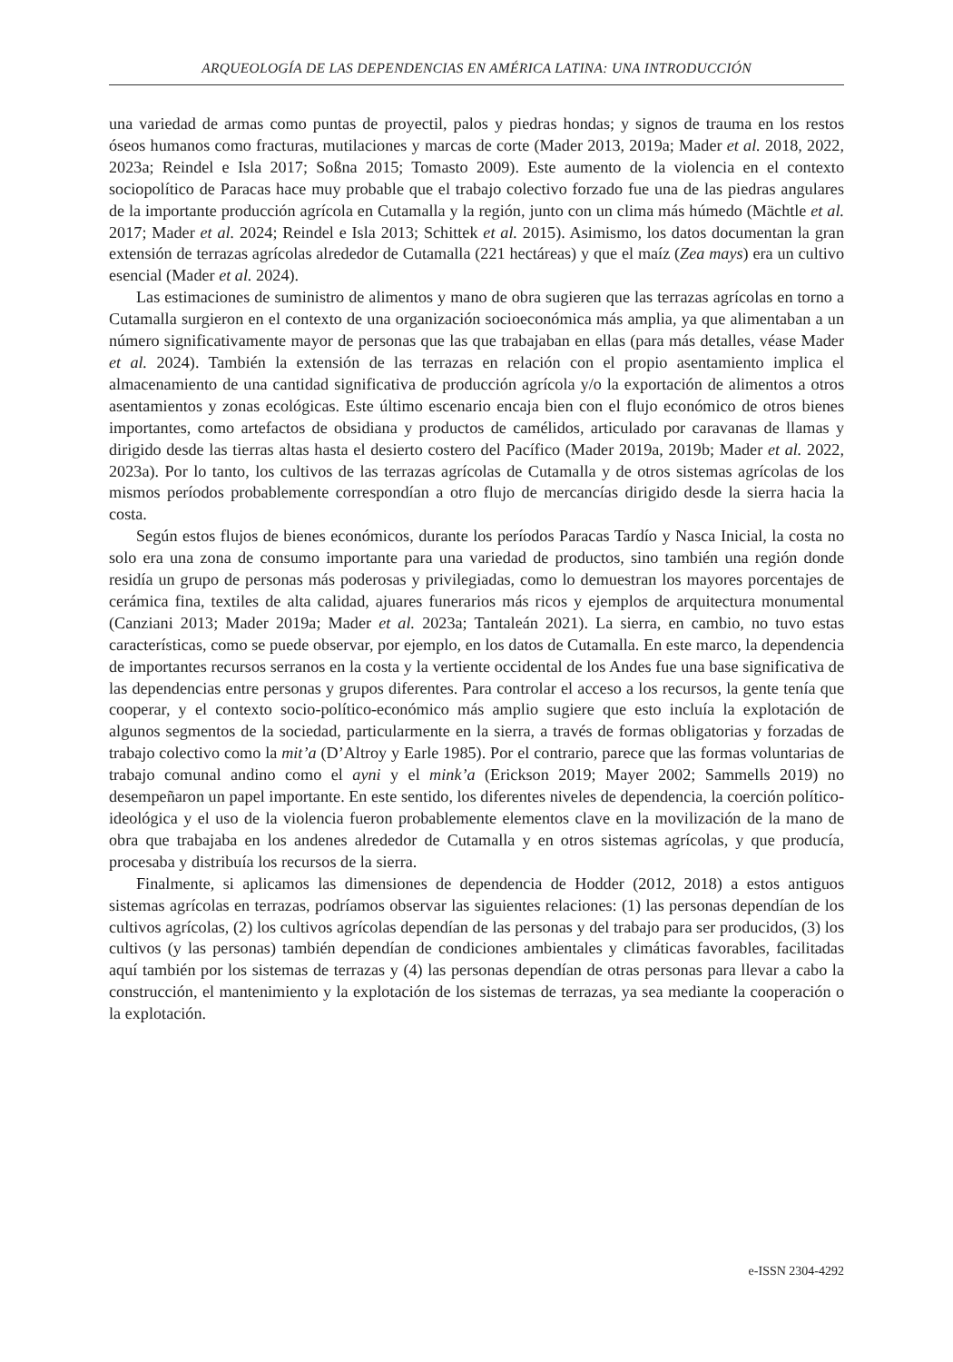ARQUEOLOGÍA DE LAS DEPENDENCIAS EN AMÉRICA LATINA: UNA INTRODUCCIÓN
una variedad de armas como puntas de proyectil, palos y piedras hondas; y signos de trauma en los restos óseos humanos como fracturas, mutilaciones y marcas de corte (Mader 2013, 2019a; Mader et al. 2018, 2022, 2023a; Reindel e Isla 2017; Soßna 2015; Tomasto 2009). Este aumento de la violencia en el contexto sociopolítico de Paracas hace muy probable que el trabajo colectivo forzado fue una de las piedras angulares de la importante producción agrícola en Cutamalla y la región, junto con un clima más húmedo (Mächtle et al. 2017; Mader et al. 2024; Reindel e Isla 2013; Schittek et al. 2015). Asimismo, los datos documentan la gran extensión de terrazas agrícolas alrededor de Cutamalla (221 hectáreas) y que el maíz (Zea mays) era un cultivo esencial (Mader et al. 2024).
Las estimaciones de suministro de alimentos y mano de obra sugieren que las terrazas agrícolas en torno a Cutamalla surgieron en el contexto de una organización socioeconómica más amplia, ya que alimentaban a un número significativamente mayor de personas que las que trabajaban en ellas (para más detalles, véase Mader et al. 2024). También la extensión de las terrazas en relación con el propio asentamiento implica el almacenamiento de una cantidad significativa de producción agrícola y/o la exportación de alimentos a otros asentamientos y zonas ecológicas. Este último escenario encaja bien con el flujo económico de otros bienes importantes, como artefactos de obsidiana y productos de camélidos, articulado por caravanas de llamas y dirigido desde las tierras altas hasta el desierto costero del Pacífico (Mader 2019a, 2019b; Mader et al. 2022, 2023a). Por lo tanto, los cultivos de las terrazas agrícolas de Cutamalla y de otros sistemas agrícolas de los mismos períodos probablemente correspondían a otro flujo de mercancías dirigido desde la sierra hacia la costa.
Según estos flujos de bienes económicos, durante los períodos Paracas Tardío y Nasca Inicial, la costa no solo era una zona de consumo importante para una variedad de productos, sino también una región donde residía un grupo de personas más poderosas y privilegiadas, como lo demuestran los mayores porcentajes de cerámica fina, textiles de alta calidad, ajuares funerarios más ricos y ejemplos de arquitectura monumental (Canziani 2013; Mader 2019a; Mader et al. 2023a; Tantaleán 2021). La sierra, en cambio, no tuvo estas características, como se puede observar, por ejemplo, en los datos de Cutamalla. En este marco, la dependencia de importantes recursos serranos en la costa y la vertiente occidental de los Andes fue una base significativa de las dependencias entre personas y grupos diferentes. Para controlar el acceso a los recursos, la gente tenía que cooperar, y el contexto socio-político-económico más amplio sugiere que esto incluía la explotación de algunos segmentos de la sociedad, particularmente en la sierra, a través de formas obligatorias y forzadas de trabajo colectivo como la mit’a (D’Altroy y Earle 1985). Por el contrario, parece que las formas voluntarias de trabajo comunal andino como el ayni y el mink’a (Erickson 2019; Mayer 2002; Sammells 2019) no desempeñaron un papel importante. En este sentido, los diferentes niveles de dependencia, la coerción político-ideológica y el uso de la violencia fueron probablemente elementos clave en la movilización de la mano de obra que trabajaba en los andenes alrededor de Cutamalla y en otros sistemas agrícolas, y que producía, procesaba y distribuía los recursos de la sierra.
Finalmente, si aplicamos las dimensiones de dependencia de Hodder (2012, 2018) a estos antiguos sistemas agrícolas en terrazas, podríamos observar las siguientes relaciones: (1) las personas dependían de los cultivos agrícolas, (2) los cultivos agrícolas dependían de las personas y del trabajo para ser producidos, (3) los cultivos (y las personas) también dependían de condiciones ambientales y climáticas favorables, facilitadas aquí también por los sistemas de terrazas y (4) las personas dependían de otras personas para llevar a cabo la construcción, el mantenimiento y la explotación de los sistemas de terrazas, ya sea mediante la cooperación o la explotación.
e-ISSN 2304-4292